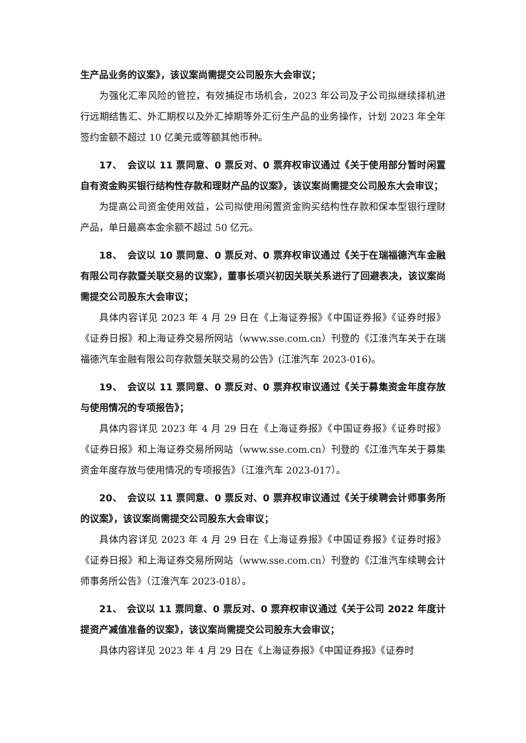生产品业务的议案》，该议案尚需提交公司股东大会审议；
为强化汇率风险的管控，有效捕捉市场机会，2023 年公司及子公司拟继续择机进行远期结售汇、外汇期权以及外汇掉期等外汇衍生产品的业务操作，计划 2023 年全年签约金额不超过 10 亿美元或等额其他币种。
17、　会议以 11 票同意、0 票反对、0 票弃权审议通过《关于使用部分暂时闲置自有资金购买银行结构性存款和理财产品的议案》，该议案尚需提交公司股东大会审议；
为提高公司资金使用效益，公司拟使用闲置资金购买结构性存款和保本型银行理财产品，单日最高本金余额不超过 50 亿元。
18、　会议以 10 票同意、0 票反对、0 票弃权审议通过《关于在瑞福德汽车金融有限公司存款暨关联交易的议案》，董事长项兴初因关联关系进行了回避表决，该议案尚需提交公司股东大会审议；
具体内容详见 2023 年 4 月 29 日在《上海证券报》《中国证券报》《证券时报》《证券日报》和上海证券交易所网站（www.sse.com.cn）刊登的《江淮汽车关于在瑞福德汽车金融有限公司存款暨关联交易的公告》(江淮汽车 2023-016)。
19、　会议以 11 票同意、0 票反对、0 票弃权审议通过《关于募集资金年度存放与使用情况的专项报告》；
具体内容详见 2023 年 4 月 29 日在《上海证券报》《中国证券报》《证券时报》《证券日报》和上海证券交易所网站（www.sse.com.cn）刊登的《江淮汽车关于募集资金年度存放与使用情况的专项报告》（江淮汽车 2023-017）。
20、　会议以 11 票同意、0 票反对、0 票弃权审议通过《关于续聘会计师事务所的议案》，该议案尚需提交公司股东大会审议；
具体内容详见 2023 年 4 月 29 日在《上海证券报》《中国证券报》《证券时报》《证券日报》和上海证券交易所网站（www.sse.com.cn）刊登的《江淮汽车续聘会计师事务所公告》（江淮汽车 2023-018）。
21、　会议以 11 票同意、0 票反对、0 票弃权审议通过《关于公司 2022 年度计提资产减值准备的议案》，该议案尚需提交公司股东大会审议；
具体内容详见 2023 年 4 月 29 日在《上海证券报》《中国证券报》《证券时